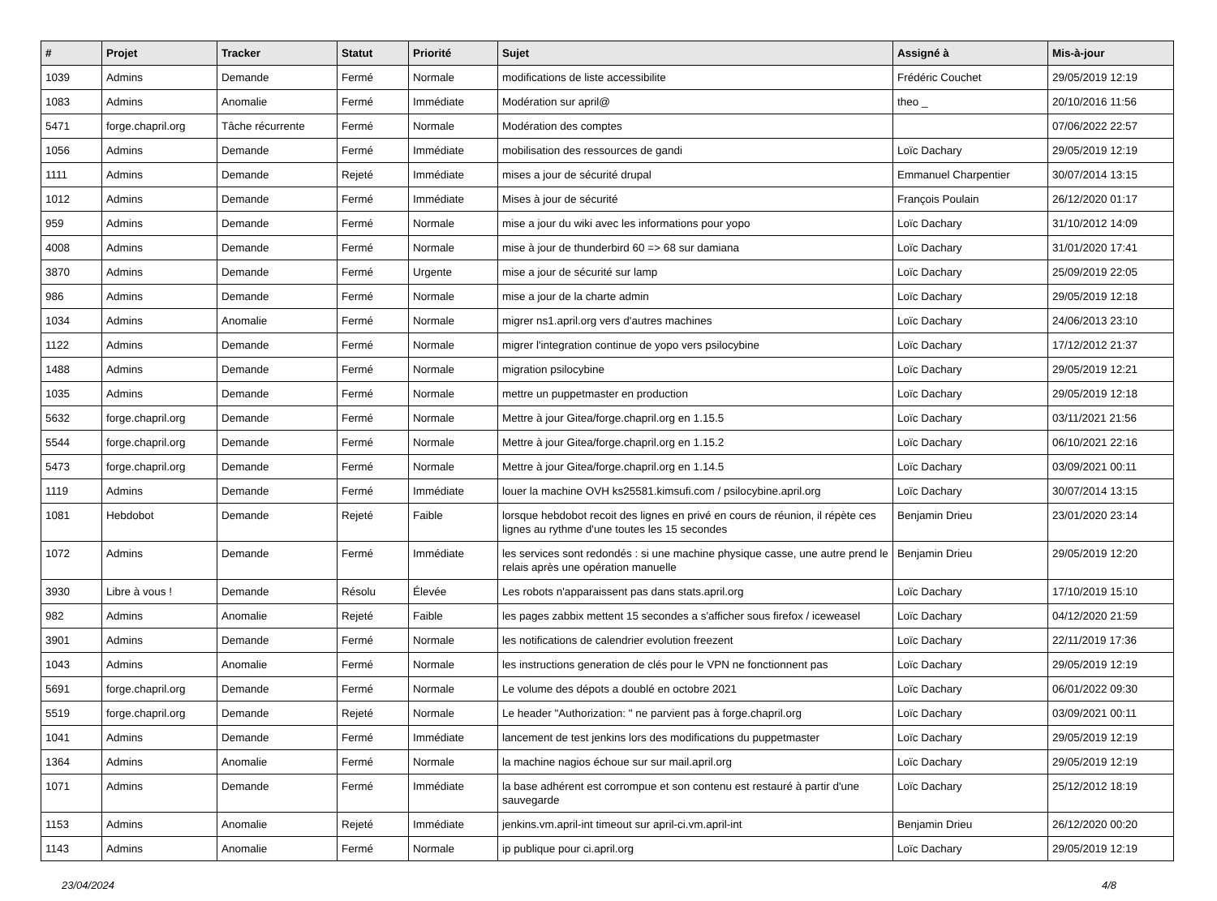| # | Projet | Tracker | Statut | Priorité | Sujet | Assigné à | Mis-à-jour |
| --- | --- | --- | --- | --- | --- | --- | --- |
| 1039 | Admins | Demande | Fermé | Normale | modifications de liste accessibilite | Frédéric Couchet | 29/05/2019 12:19 |
| 1083 | Admins | Anomalie | Fermé | Immédiate | Modération sur april@ | theo _ | 20/10/2016 11:56 |
| 5471 | forge.chapril.org | Tâche récurrente | Fermé | Normale | Modération des comptes | | 07/06/2022 22:57 |
| 1056 | Admins | Demande | Fermé | Immédiate | mobilisation des ressources de gandi | Loïc Dachary | 29/05/2019 12:19 |
| 1111 | Admins | Demande | Rejeté | Immédiate | mises a jour de sécurité drupal | Emmanuel Charpentier | 30/07/2014 13:15 |
| 1012 | Admins | Demande | Fermé | Immédiate | Mises à jour de sécurité | François Poulain | 26/12/2020 01:17 |
| 959 | Admins | Demande | Fermé | Normale | mise a jour du wiki avec les informations pour yopo | Loïc Dachary | 31/10/2012 14:09 |
| 4008 | Admins | Demande | Fermé | Normale | mise à jour de thunderbird 60 => 68 sur damiana | Loïc Dachary | 31/01/2020 17:41 |
| 3870 | Admins | Demande | Fermé | Urgente | mise a jour de sécurité sur lamp | Loïc Dachary | 25/09/2019 22:05 |
| 986 | Admins | Demande | Fermé | Normale | mise a jour de la charte admin | Loïc Dachary | 29/05/2019 12:18 |
| 1034 | Admins | Anomalie | Fermé | Normale | migrer ns1.april.org vers d'autres machines | Loïc Dachary | 24/06/2013 23:10 |
| 1122 | Admins | Demande | Fermé | Normale | migrer l'integration continue de yopo vers psilocybine | Loïc Dachary | 17/12/2012 21:37 |
| 1488 | Admins | Demande | Fermé | Normale | migration psilocybine | Loïc Dachary | 29/05/2019 12:21 |
| 1035 | Admins | Demande | Fermé | Normale | mettre un puppetmaster en production | Loïc Dachary | 29/05/2019 12:18 |
| 5632 | forge.chapril.org | Demande | Fermé | Normale | Mettre à jour Gitea/forge.chapril.org en 1.15.5 | Loïc Dachary | 03/11/2021 21:56 |
| 5544 | forge.chapril.org | Demande | Fermé | Normale | Mettre à jour Gitea/forge.chapril.org en 1.15.2 | Loïc Dachary | 06/10/2021 22:16 |
| 5473 | forge.chapril.org | Demande | Fermé | Normale | Mettre à jour Gitea/forge.chapril.org en 1.14.5 | Loïc Dachary | 03/09/2021 00:11 |
| 1119 | Admins | Demande | Fermé | Immédiate | louer la machine OVH ks25581.kimsufi.com / psilocybine.april.org | Loïc Dachary | 30/07/2014 13:15 |
| 1081 | Hebdobot | Demande | Rejeté | Faible | lorsque hebdobot recoit des lignes en privé en cours de réunion, il répète ces lignes au rythme d'une toutes les 15 secondes | Benjamin Drieu | 23/01/2020 23:14 |
| 1072 | Admins | Demande | Fermé | Immédiate | les services sont redondés : si une machine physique casse, une autre prend le relais après une opération manuelle | Benjamin Drieu | 29/05/2019 12:20 |
| 3930 | Libre à vous ! | Demande | Résolu | Élevée | Les robots n'apparaissent pas dans stats.april.org | Loïc Dachary | 17/10/2019 15:10 |
| 982 | Admins | Anomalie | Rejeté | Faible | les pages zabbix mettent 15 secondes a s'afficher sous firefox / iceweasel | Loïc Dachary | 04/12/2020 21:59 |
| 3901 | Admins | Demande | Fermé | Normale | les notifications de calendrier evolution freezent | Loïc Dachary | 22/11/2019 17:36 |
| 1043 | Admins | Anomalie | Fermé | Normale | les instructions generation de clés pour le VPN ne fonctionnent pas | Loïc Dachary | 29/05/2019 12:19 |
| 5691 | forge.chapril.org | Demande | Fermé | Normale | Le volume des dépots a doublé en octobre 2021 | Loïc Dachary | 06/01/2022 09:30 |
| 5519 | forge.chapril.org | Demande | Rejeté | Normale | Le header "Authorization: " ne parvient pas à forge.chapril.org | Loïc Dachary | 03/09/2021 00:11 |
| 1041 | Admins | Demande | Fermé | Immédiate | lancement de test jenkins lors des modifications du puppetmaster | Loïc Dachary | 29/05/2019 12:19 |
| 1364 | Admins | Anomalie | Fermé | Normale | la machine nagios échoue sur sur mail.april.org | Loïc Dachary | 29/05/2019 12:19 |
| 1071 | Admins | Demande | Fermé | Immédiate | la base adhérent est corrompue et son contenu est restauré à partir d'une sauvegarde | Loïc Dachary | 25/12/2012 18:19 |
| 1153 | Admins | Anomalie | Rejeté | Immédiate | jenkins.vm.april-int timeout sur april-ci.vm.april-int | Benjamin Drieu | 26/12/2020 00:20 |
| 1143 | Admins | Anomalie | Fermé | Normale | ip publique pour ci.april.org | Loïc Dachary | 29/05/2019 12:19 |
23/04/2024 4/8